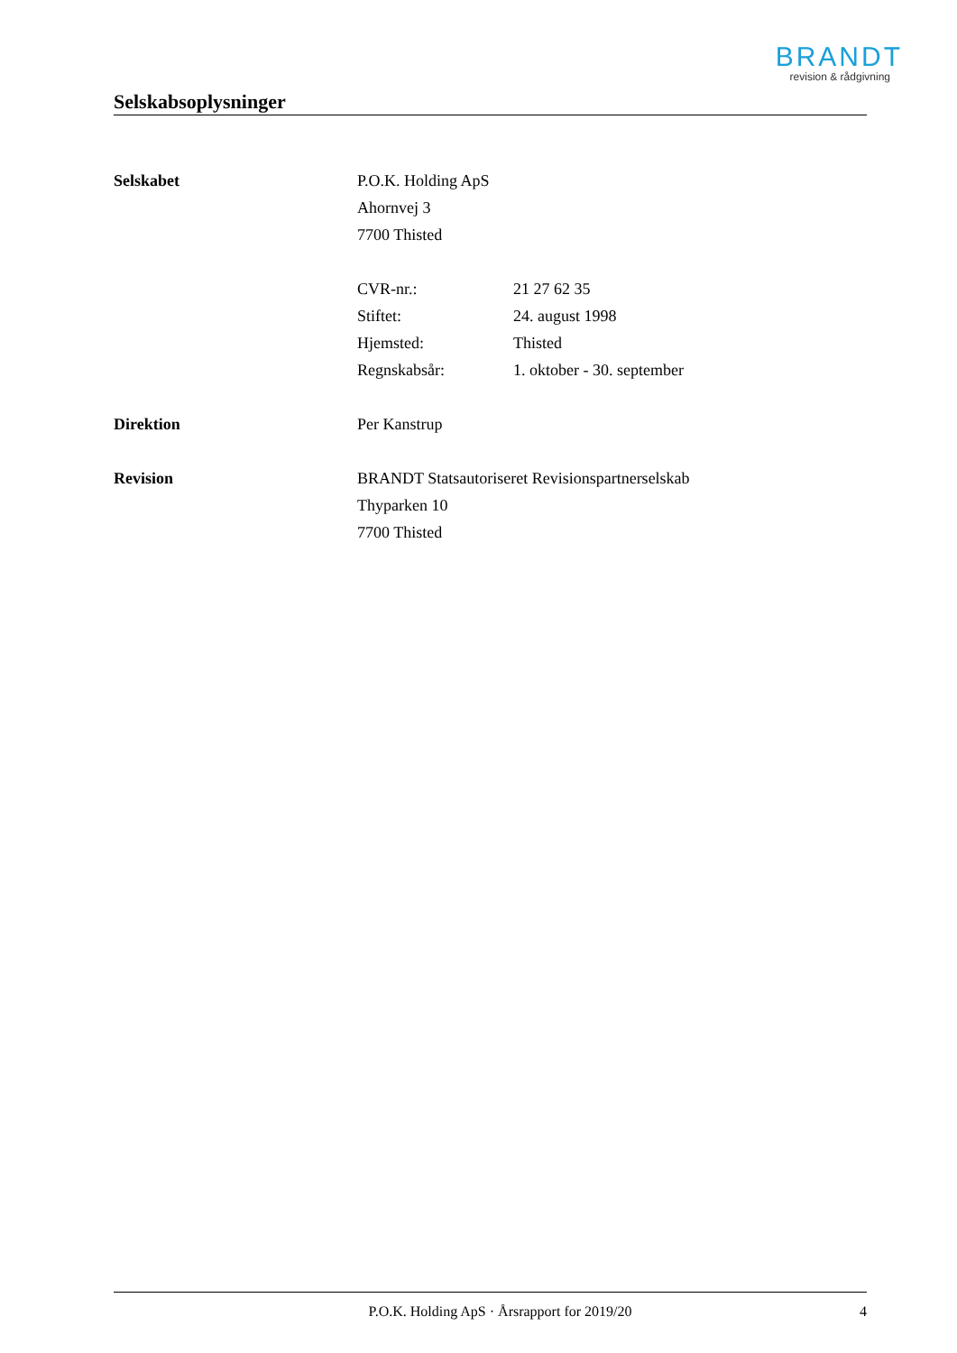BRANDT
revision & rådgivning
Selskabsoplysninger
Selskabet P.O.K. Holding ApS
Ahornvej 3
7700 Thisted
| CVR-nr.: | 21 27 62 35 |
| Stiftet: | 24. august 1998 |
| Hjemsted: | Thisted |
| Regnskabsår: | 1. oktober - 30. september |
Direktion Per Kanstrup
Revision BRANDT Statsautoriseret Revisionspartnerselskab
Thyparken 10
7700 Thisted
P.O.K. Holding ApS · Årsrapport for 2019/20
4